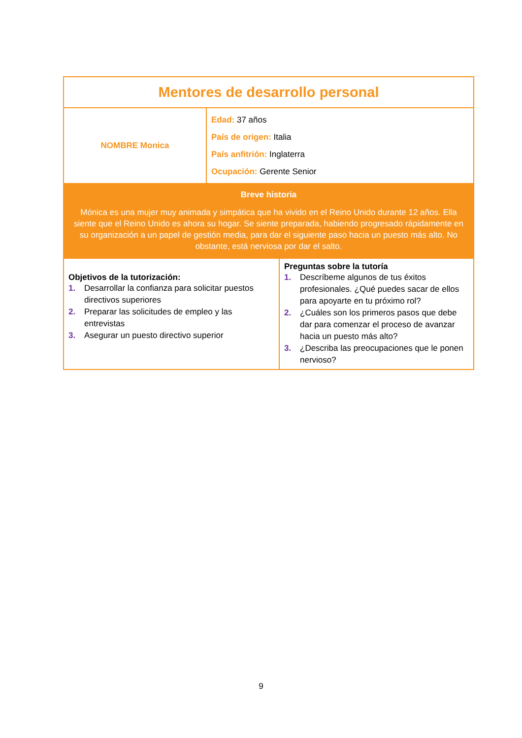| Mentores de desarrollo personal | | |
| NOMBRE Monica | Edad: 37 años País de origen: Italia País anfitrión: Inglaterra Ocupación: Gerente Senior | |
| Breve historia Mónica es una mujer muy animada y simpática que ha vivido en el Reino Unido durante 12 años. Ella siente que el Reino Unido es ahora su hogar. Se siente preparada, habiendo progresado rápidamente en su organización a un papel de gestión media, para dar el siguiente paso hacia un puesto más alto. No obstante, está nerviosa por dar el salto. | | |
| Objetivos de la tutorización: 1. Desarrollar la confianza para solicitar puestos directivos superiores 2. Preparar las solicitudes de empleo y las entrevistas 3. Asegurar un puesto directivo superior | | Preguntas sobre la tutoría 1. Descríbeme algunos de tus éxitos profesionales. ¿Qué puedes sacar de ellos para apoyarte en tu próximo rol? 2. ¿Cuáles son los primeros pasos que debe dar para comenzar el proceso de avanzar hacia un puesto más alto? 3. ¿Describa las preocupaciones que le ponen nervioso? |
9